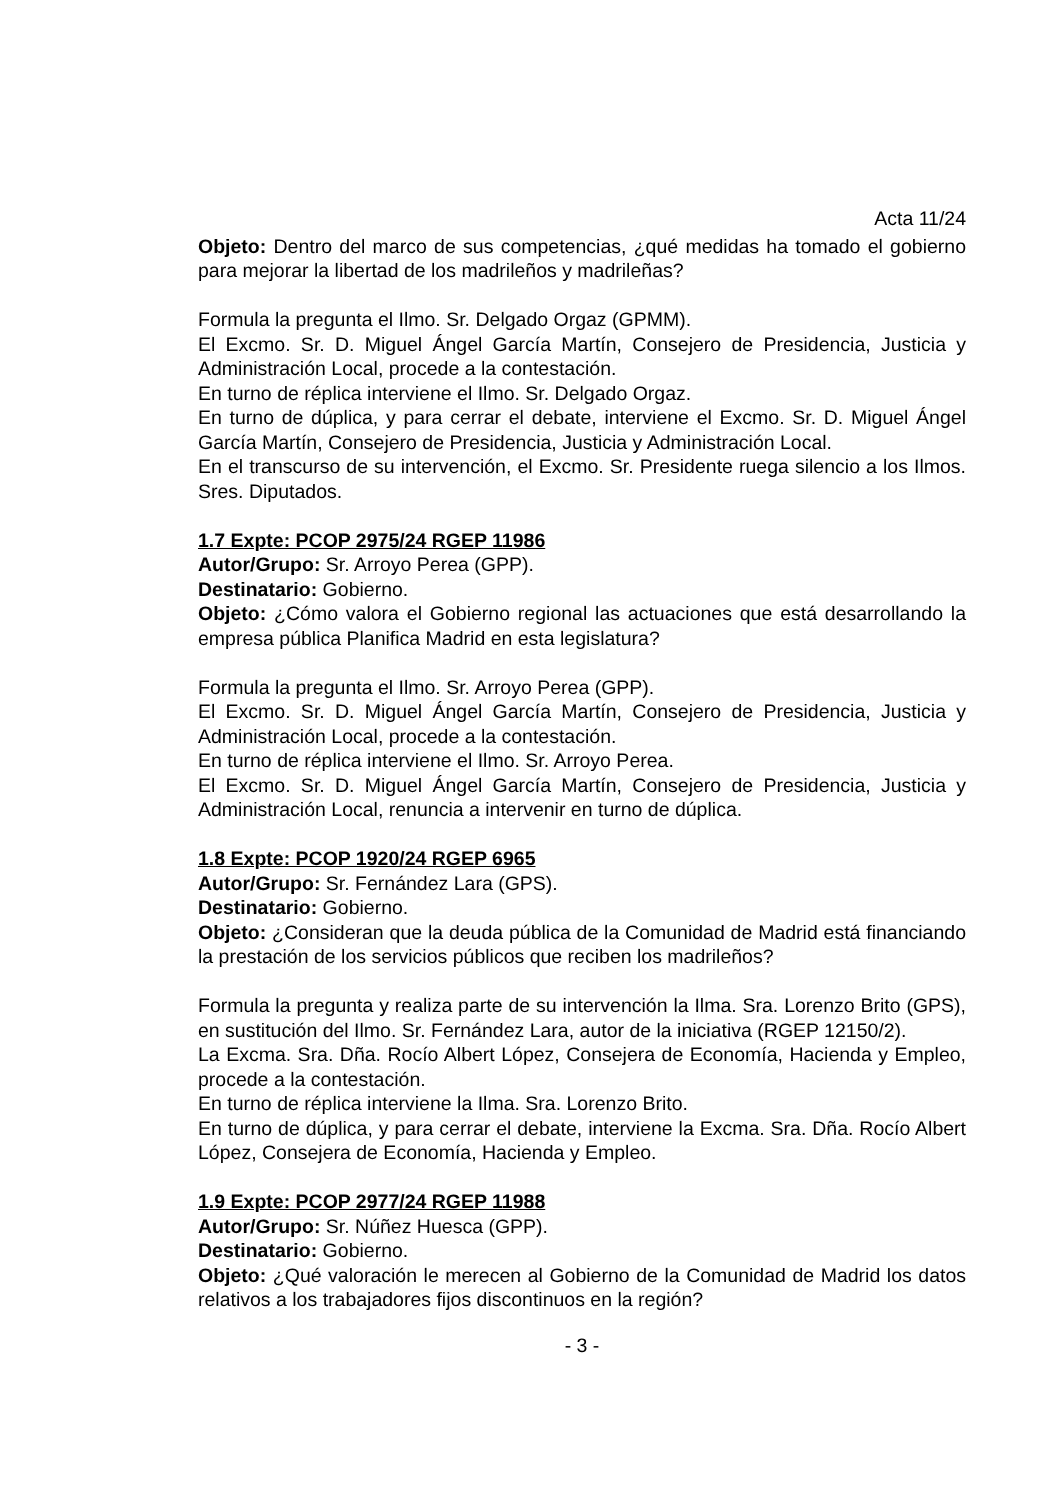Acta 11/24
Objeto: Dentro del marco de sus competencias, ¿qué medidas ha tomado el gobierno para mejorar la libertad de los madrileños y madrileñas?
Formula la pregunta el Ilmo. Sr. Delgado Orgaz (GPMM).
El Excmo. Sr. D. Miguel Ángel García Martín, Consejero de Presidencia, Justicia y Administración Local, procede a la contestación.
En turno de réplica interviene el Ilmo. Sr. Delgado Orgaz.
En turno de dúplica, y para cerrar el debate, interviene el Excmo. Sr. D. Miguel Ángel García Martín, Consejero de Presidencia, Justicia y Administración Local.
En el transcurso de su intervención, el Excmo. Sr. Presidente ruega silencio a los Ilmos. Sres. Diputados.
1.7 Expte: PCOP 2975/24 RGEP 11986
Autor/Grupo: Sr. Arroyo Perea (GPP).
Destinatario: Gobierno.
Objeto: ¿Cómo valora el Gobierno regional las actuaciones que está desarrollando la empresa pública Planifica Madrid en esta legislatura?
Formula la pregunta el Ilmo. Sr. Arroyo Perea (GPP).
El Excmo. Sr. D. Miguel Ángel García Martín, Consejero de Presidencia, Justicia y Administración Local, procede a la contestación.
En turno de réplica interviene el Ilmo. Sr. Arroyo Perea.
El Excmo. Sr. D. Miguel Ángel García Martín, Consejero de Presidencia, Justicia y Administración Local, renuncia a intervenir en turno de dúplica.
1.8 Expte: PCOP 1920/24 RGEP 6965
Autor/Grupo: Sr. Fernández Lara (GPS).
Destinatario: Gobierno.
Objeto: ¿Consideran que la deuda pública de la Comunidad de Madrid está financiando la prestación de los servicios públicos que reciben los madrileños?
Formula la pregunta y realiza parte de su intervención la Ilma. Sra. Lorenzo Brito (GPS), en sustitución del Ilmo. Sr. Fernández Lara, autor de la iniciativa (RGEP 12150/2).
La Excma. Sra. Dña. Rocío Albert López, Consejera de Economía, Hacienda y Empleo, procede a la contestación.
En turno de réplica interviene la Ilma. Sra. Lorenzo Brito.
En turno de dúplica, y para cerrar el debate, interviene la Excma. Sra. Dña. Rocío Albert López, Consejera de Economía, Hacienda y Empleo.
1.9 Expte: PCOP 2977/24 RGEP 11988
Autor/Grupo: Sr. Núñez Huesca (GPP).
Destinatario: Gobierno.
Objeto: ¿Qué valoración le merecen al Gobierno de la Comunidad de Madrid los datos relativos a los trabajadores fijos discontinuos en la región?
- 3 -